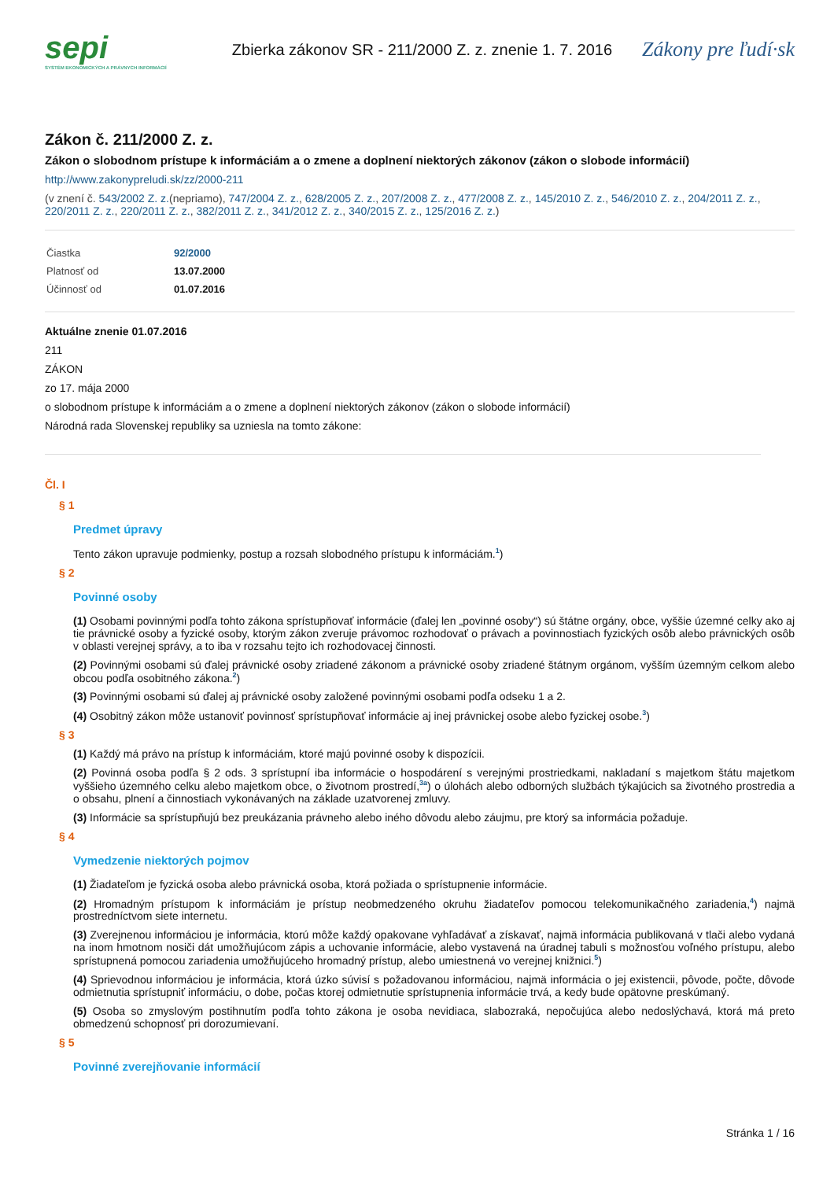sepi
SYSTÉM EKONOMICKÝCH A PRÁVNYCH INFORMÁCIÍ
Zbierka zákonov SR - 211/2000 Z. z. znenie 1. 7. 2016
Zákony pre ľudí·sk
Zákon č. 211/2000 Z. z.
Zákon o slobodnom prístupe k informáciám a o zmene a doplnení niektorých zákonov (zákon o slobode informácií)
http://www.zakonypreludi.sk/zz/2000-211
(v znení č. 543/2002 Z. z.(nepriamo), 747/2004 Z. z., 628/2005 Z. z., 207/2008 Z. z., 477/2008 Z. z., 145/2010 Z. z., 546/2010 Z. z., 204/2011 Z. z., 220/2011 Z. z., 220/2011 Z. z., 382/2011 Z. z., 341/2012 Z. z., 340/2015 Z. z., 125/2016 Z. z.)
| Čiastka | 92/2000 |
| Platnosť od | 13.07.2000 |
| Účinnosť od | 01.07.2016 |
Aktuálne znenie 01.07.2016
211
ZÁKON
zo 17. mája 2000
o slobodnom prístupe k informáciám a o zmene a doplnení niektorých zákonov (zákon o slobode informácií)
Národná rada Slovenskej republiky sa uzniesla na tomto zákone:
Čl. I
§ 1
Predmet úpravy
Tento zákon upravuje podmienky, postup a rozsah slobodného prístupu k informáciám.<sup>1</sup>)
§ 2
Povinné osoby
(1) Osobami povinnými podľa tohto zákona sprístupňovať informácie (ďalej len „povinné osoby“) sú štátne orgány, obce, vyššie územné celky ako aj tie právnické osoby a fyzické osoby, ktorým zákon zveruje právomoc rozhodovať o právach a povinnostiach fyzických osôb alebo právnických osôb v oblasti verejnej správy, a to iba v rozsahu tejto ich rozhodovacej činnosti.
(2) Povinnými osobami sú ďalej právnické osoby zriadené zákonom a právnické osoby zriadené štátnym orgánom, vyšším územným celkom alebo obcou podľa osobitného zákona.<sup>2</sup>)
(3) Povinnými osobami sú ďalej aj právnické osoby založené povinnými osobami podľa odseku 1 a 2.
(4) Osobitný zákon môže ustanoviť povinnosť sprístupňovať informácie aj inej právnickej osobe alebo fyzickej osobe.<sup>3</sup>)
§ 3
(1) Každý má právo na prístup k informáciám, ktoré majú povinné osoby k dispozícii.
(2) Povinná osoba podľa § 2 ods. 3 sprístupní iba informácie o hospodárení s verejnými prostriedkami, nakladaní s majetkom štátu majetkom vyššieho územného celku alebo majetkom obce, o životnom prostredí,<sup>3a</sup>) o úlohách alebo odborných službách týkajúcich sa životného prostredia a o obsahu, plnení a činnostiach vykonávaných na základe uzatvorenej zmluvy.
(3) Informácie sa sprístupňujú bez preukázania právneho alebo iného dôvodu alebo záujmu, pre ktorý sa informácia požaduje.
§ 4
Vymedzenie niektorých pojmov
(1) Žiadateľom je fyzická osoba alebo právnická osoba, ktorá požiada o sprístupnenie informácie.
(2) Hromadným prístupom k informáciám je prístup neobmedzeného okruhu žiadateľov pomocou telekomunikačného zariadenia,<sup>4</sup>) najmä prostredníctvom siete internetu.
(3) Zverejnenou informáciou je informácia, ktorú môže každý opakovane vyhľadávať a získavať, najmä informácia publikovaná v tlači alebo vydaná na inom hmotnom nosiči dát umožňujúcom zápis a uchovanie informácie, alebo vystavená na úradnej tabuli s možnosťou voľného prístupu, alebo sprístupnená pomocou zariadenia umožňujúceho hromadný prístup, alebo umiestnená vo verejnej knižnici.<sup>5</sup>)
(4) Sprievodnou informáciou je informácia, ktorá úzko súvisí s požadovanou informáciou, najmä informácia o jej existencii, pôvode, počte, dôvode odmietnutia sprístupniť informáciu, o dobe, počas ktorej odmietnutie sprístupnenia informácie trvá, a kedy bude opätovne preskúmaný.
(5) Osoba so zmyslovým postihnutím podľa tohto zákona je osoba nevidiaca, slabozraká, nepočujúca alebo nedoslýchavá, ktorá má preto obmedzenú schopnosť pri dorozumievaní.
§ 5
Povinné zverejňovanie informácií
Stránka 1 / 16